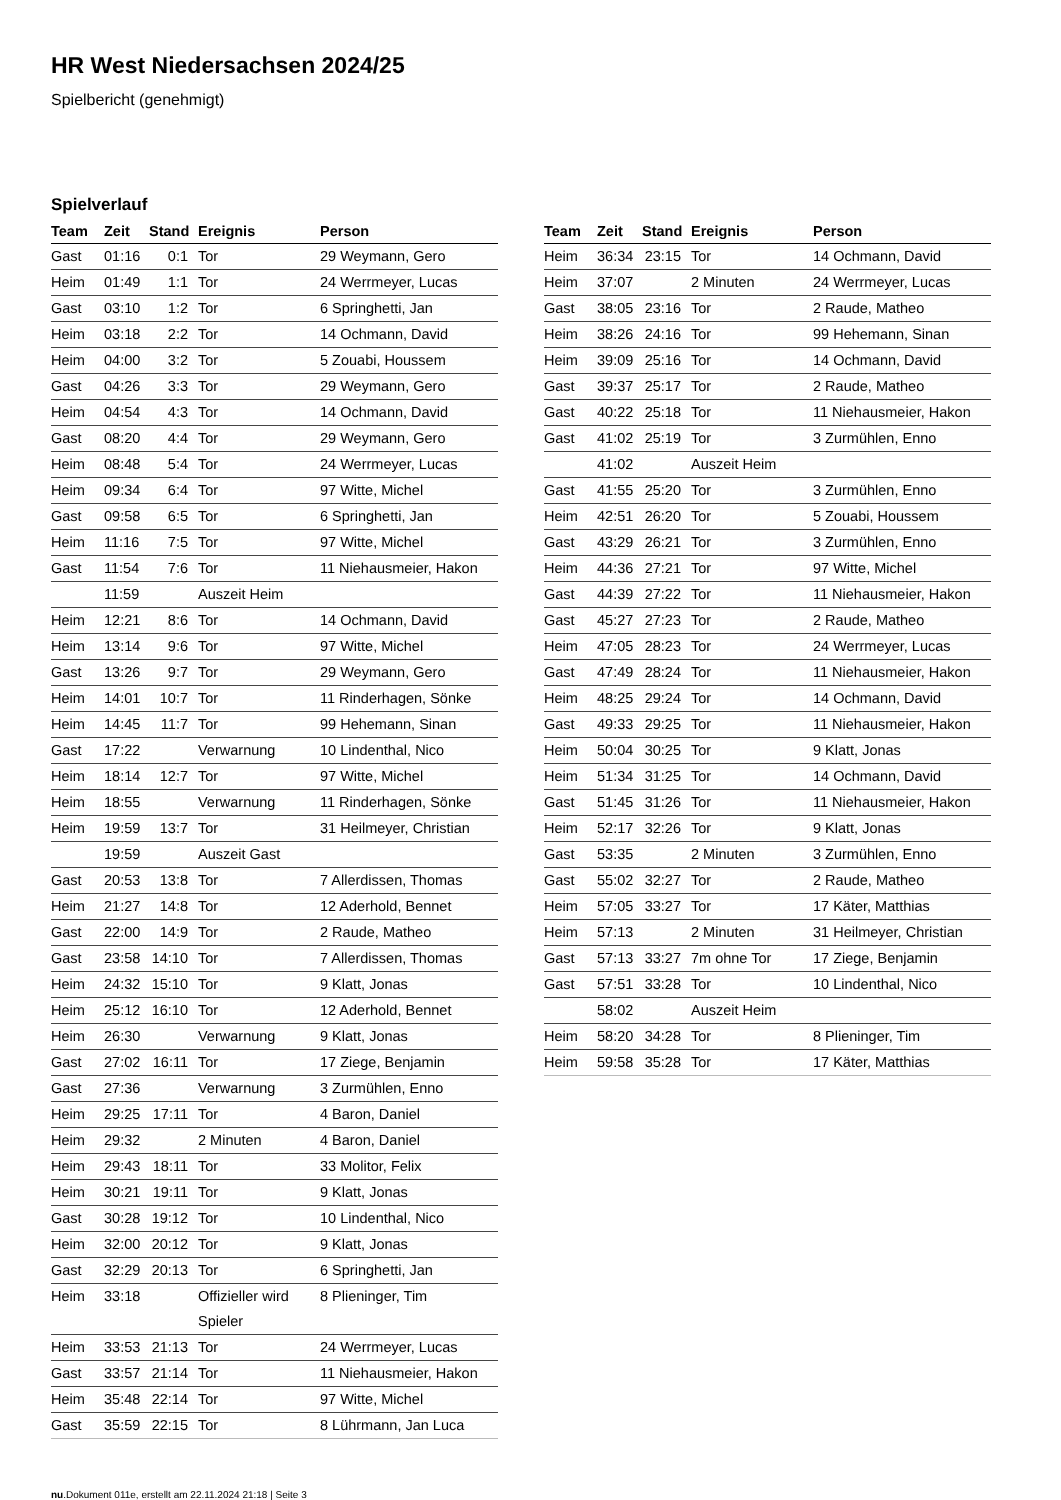HR West Niedersachsen 2024/25
Spielbericht (genehmigt)
Spielverlauf
| Team | Zeit | Stand | Ereignis | Person |
| --- | --- | --- | --- | --- |
| Gast | 01:16 | 0:1 | Tor | 29 Weymann, Gero |
| Heim | 01:49 | 1:1 | Tor | 24 Werrmeyer, Lucas |
| Gast | 03:10 | 1:2 | Tor | 6 Springhetti, Jan |
| Heim | 03:18 | 2:2 | Tor | 14 Ochmann, David |
| Heim | 04:00 | 3:2 | Tor | 5 Zouabi, Houssem |
| Gast | 04:26 | 3:3 | Tor | 29 Weymann, Gero |
| Heim | 04:54 | 4:3 | Tor | 14 Ochmann, David |
| Gast | 08:20 | 4:4 | Tor | 29 Weymann, Gero |
| Heim | 08:48 | 5:4 | Tor | 24 Werrmeyer, Lucas |
| Heim | 09:34 | 6:4 | Tor | 97 Witte, Michel |
| Gast | 09:58 | 6:5 | Tor | 6 Springhetti, Jan |
| Heim | 11:16 | 7:5 | Tor | 97 Witte, Michel |
| Gast | 11:54 | 7:6 | Tor | 11 Niehausmeier, Hakon |
| | 11:59 | | Auszeit Heim | |
| Heim | 12:21 | 8:6 | Tor | 14 Ochmann, David |
| Heim | 13:14 | 9:6 | Tor | 97 Witte, Michel |
| Gast | 13:26 | 9:7 | Tor | 29 Weymann, Gero |
| Heim | 14:01 | 10:7 | Tor | 11 Rinderhagen, Sönke |
| Heim | 14:45 | 11:7 | Tor | 99 Hehemann, Sinan |
| Gast | 17:22 | | Verwarnung | 10 Lindenthal, Nico |
| Heim | 18:14 | 12:7 | Tor | 97 Witte, Michel |
| Heim | 18:55 | | Verwarnung | 11 Rinderhagen, Sönke |
| Heim | 19:59 | 13:7 | Tor | 31 Heilmeyer, Christian |
| | 19:59 | | Auszeit Gast | |
| Gast | 20:53 | 13:8 | Tor | 7 Allerdissen, Thomas |
| Heim | 21:27 | 14:8 | Tor | 12 Aderhold, Bennet |
| Gast | 22:00 | 14:9 | Tor | 2 Raude, Matheo |
| Gast | 23:58 | 14:10 | Tor | 7 Allerdissen, Thomas |
| Heim | 24:32 | 15:10 | Tor | 9 Klatt, Jonas |
| Heim | 25:12 | 16:10 | Tor | 12 Aderhold, Bennet |
| Heim | 26:30 | | Verwarnung | 9 Klatt, Jonas |
| Gast | 27:02 | 16:11 | Tor | 17 Ziege, Benjamin |
| Gast | 27:36 | | Verwarnung | 3 Zurmühlen, Enno |
| Heim | 29:25 | 17:11 | Tor | 4 Baron, Daniel |
| Heim | 29:32 | | 2 Minuten | 4 Baron, Daniel |
| Heim | 29:43 | 18:11 | Tor | 33 Molitor, Felix |
| Heim | 30:21 | 19:11 | Tor | 9 Klatt, Jonas |
| Gast | 30:28 | 19:12 | Tor | 10 Lindenthal, Nico |
| Heim | 32:00 | 20:12 | Tor | 9 Klatt, Jonas |
| Gast | 32:29 | 20:13 | Tor | 6 Springhetti, Jan |
| Heim | 33:18 | | Offizieller wird Spieler | 8 Plieninger, Tim |
| Heim | 33:53 | 21:13 | Tor | 24 Werrmeyer, Lucas |
| Gast | 33:57 | 21:14 | Tor | 11 Niehausmeier, Hakon |
| Heim | 35:48 | 22:14 | Tor | 97 Witte, Michel |
| Gast | 35:59 | 22:15 | Tor | 8 Lührmann, Jan Luca |
| Team | Zeit | Stand | Ereignis | Person |
| --- | --- | --- | --- | --- |
| Heim | 36:34 | 23:15 | Tor | 14 Ochmann, David |
| Heim | 37:07 | | 2 Minuten | 24 Werrmeyer, Lucas |
| Gast | 38:05 | 23:16 | Tor | 2 Raude, Matheo |
| Heim | 38:26 | 24:16 | Tor | 99 Hehemann, Sinan |
| Heim | 39:09 | 25:16 | Tor | 14 Ochmann, David |
| Gast | 39:37 | 25:17 | Tor | 2 Raude, Matheo |
| Gast | 40:22 | 25:18 | Tor | 11 Niehausmeier, Hakon |
| Gast | 41:02 | 25:19 | Tor | 3 Zurmühlen, Enno |
| | 41:02 | | Auszeit Heim | |
| Gast | 41:55 | 25:20 | Tor | 3 Zurmühlen, Enno |
| Heim | 42:51 | 26:20 | Tor | 5 Zouabi, Houssem |
| Gast | 43:29 | 26:21 | Tor | 3 Zurmühlen, Enno |
| Heim | 44:36 | 27:21 | Tor | 97 Witte, Michel |
| Gast | 44:39 | 27:22 | Tor | 11 Niehausmeier, Hakon |
| Gast | 45:27 | 27:23 | Tor | 2 Raude, Matheo |
| Heim | 47:05 | 28:23 | Tor | 24 Werrmeyer, Lucas |
| Gast | 47:49 | 28:24 | Tor | 11 Niehausmeier, Hakon |
| Heim | 48:25 | 29:24 | Tor | 14 Ochmann, David |
| Gast | 49:33 | 29:25 | Tor | 11 Niehausmeier, Hakon |
| Heim | 50:04 | 30:25 | Tor | 9 Klatt, Jonas |
| Heim | 51:34 | 31:25 | Tor | 14 Ochmann, David |
| Gast | 51:45 | 31:26 | Tor | 11 Niehausmeier, Hakon |
| Heim | 52:17 | 32:26 | Tor | 9 Klatt, Jonas |
| Gast | 53:35 | | 2 Minuten | 3 Zurmühlen, Enno |
| Gast | 55:02 | 32:27 | Tor | 2 Raude, Matheo |
| Heim | 57:05 | 33:27 | Tor | 17 Käter, Matthias |
| Heim | 57:13 | | 2 Minuten | 31 Heilmeyer, Christian |
| Gast | 57:13 | 33:27 | 7m ohne Tor | 17 Ziege, Benjamin |
| Gast | 57:51 | 33:28 | Tor | 10 Lindenthal, Nico |
| | 58:02 | | Auszeit Heim | |
| Heim | 58:20 | 34:28 | Tor | 8 Plieninger, Tim |
| Heim | 59:58 | 35:28 | Tor | 17 Käter, Matthias |
nu.Dokument 011e, erstellt am 22.11.2024 21:18 | Seite 3